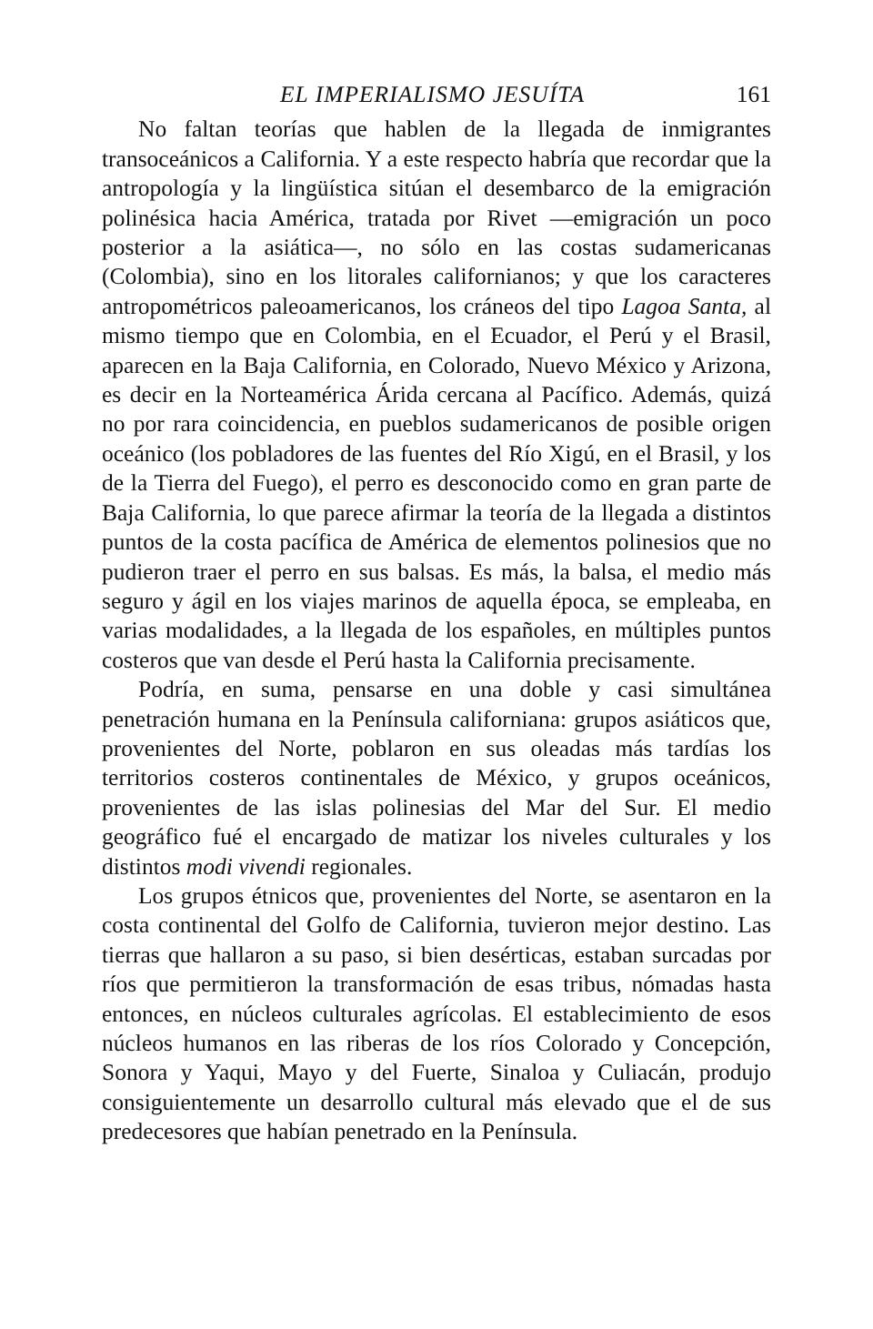EL IMPERIALISMO JESUÍTA 161
No faltan teorías que hablen de la llegada de inmigrantes transoceánicos a California. Y a este respecto habría que recordar que la antropología y la lingüística sitúan el desembarco de la emigración polinésica hacia América, tratada por Rivet —emigración un poco posterior a la asiática—, no sólo en las costas sudamericanas (Colombia), sino en los litorales californianos; y que los caracteres antropométricos paleoamericanos, los cráneos del tipo Lagoa Santa, al mismo tiempo que en Colombia, en el Ecuador, el Perú y el Brasil, aparecen en la Baja California, en Colorado, Nuevo México y Arizona, es decir en la Norteamérica Árida cercana al Pacífico. Además, quizá no por rara coincidencia, en pueblos sudamericanos de posible origen oceánico (los pobladores de las fuentes del Río Xigú, en el Brasil, y los de la Tierra del Fuego), el perro es desconocido como en gran parte de Baja California, lo que parece afirmar la teoría de la llegada a distintos puntos de la costa pacífica de América de elementos polinesios que no pudieron traer el perro en sus balsas. Es más, la balsa, el medio más seguro y ágil en los viajes marinos de aquella época, se empleaba, en varias modalidades, a la llegada de los españoles, en múltiples puntos costeros que van desde el Perú hasta la California precisamente.
Podría, en suma, pensarse en una doble y casi simultánea penetración humana en la Península californiana: grupos asiáticos que, provenientes del Norte, poblaron en sus oleadas más tardías los territorios costeros continentales de México, y grupos oceánicos, provenientes de las islas polinesias del Mar del Sur. El medio geográfico fué el encargado de matizar los niveles culturales y los distintos modi vivendi regionales.
Los grupos étnicos que, provenientes del Norte, se asentaron en la costa continental del Golfo de California, tuvieron mejor destino. Las tierras que hallaron a su paso, si bien desérticas, estaban surcadas por ríos que permitieron la transformación de esas tribus, nómadas hasta entonces, en núcleos culturales agrícolas. El establecimiento de esos núcleos humanos en las riberas de los ríos Colorado y Concepción, Sonora y Yaqui, Mayo y del Fuerte, Sinaloa y Culiacán, produjo consiguientemente un desarrollo cultural más elevado que el de sus predecesores que habían penetrado en la Península.